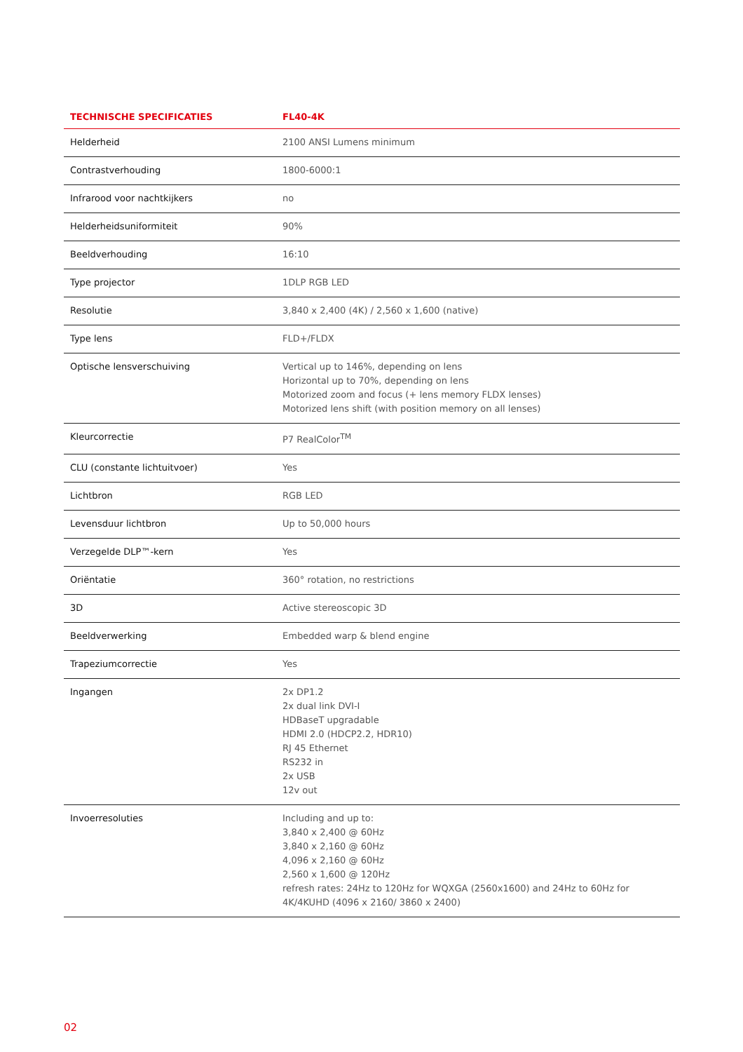| TECHNISCHE SPECIFICATIES | FL40-4K |
| --- | --- |
| Helderheid | 2100 ANSI Lumens minimum |
| Contrastverhouding | 1800-6000:1 |
| Infrarood voor nachtkijkers | no |
| Helderheidsuniformiteit | 90% |
| Beeldverhouding | 16:10 |
| Type projector | 1DLP RGB LED |
| Resolutie | 3,840 x 2,400 (4K) / 2,560 x 1,600 (native) |
| Type lens | FLD+/FLDX |
| Optische lensverschuiving | Vertical up to 146%, depending on lens Horizontal up to 70%, depending on lens Motorized zoom and focus (+ lens memory FLDX lenses) Motorized lens shift (with position memory on all lenses) |
| Kleurcorrectie | P7 RealColor<sup>TM</sup> |
| CLU (constante lichtuitvoer) | Yes |
| Lichtbron | RGB LED |
| Levensduur lichtbron | Up to 50,000 hours |
| Verzegelde DLP™-kern | Yes |
| Oriëntatie | 360° rotation, no restrictions |
| 3D | Active stereoscopic 3D |
| Beeldverwerking | Embedded warp & blend engine |
| Trapeziumcorrectie | Yes |
| Ingangen | 2x DP1.2 2x dual link DVI-I HDBaseT upgradable HDMI 2.0 (HDCP2.2, HDR10) RJ 45 Ethernet RS232 in 2x USB 12v out |
| Invoerresoluties | Including and up to: 3,840 x 2,400 @ 60Hz 3,840 x 2,160 @ 60Hz 4,096 x 2,160 @ 60Hz 2,560 x 1,600 @ 120Hz refresh rates: 24Hz to 120Hz for WQXGA (2560x1600) and 24Hz to 60Hz for 4K/4KUHD (4096 x 2160/ 3860 x 2400) |
02